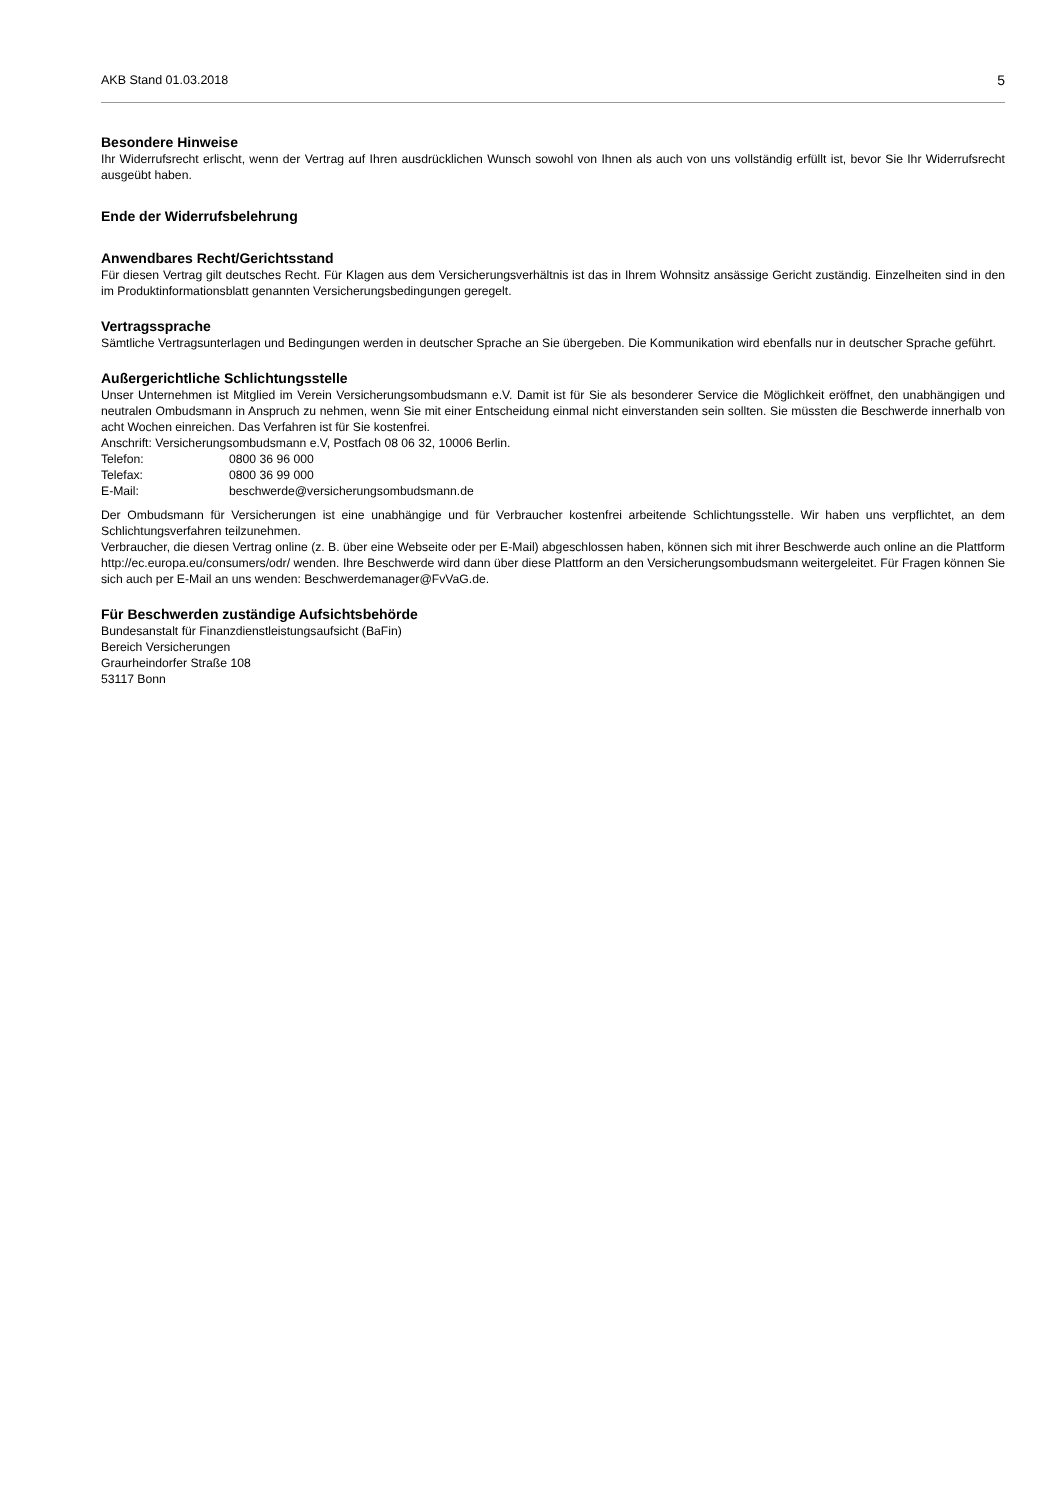AKB Stand 01.03.2018 5
Besondere Hinweise
Ihr Widerrufsrecht erlischt, wenn der Vertrag auf Ihren ausdrücklichen Wunsch sowohl von Ihnen als auch von uns vollständig erfüllt ist, bevor Sie Ihr Widerrufsrecht ausgeübt haben.
Ende der Widerrufsbelehrung
Anwendbares Recht/Gerichtsstand
Für diesen Vertrag gilt deutsches Recht. Für Klagen aus dem Versicherungsverhältnis ist das in Ihrem Wohnsitz ansässige Gericht zuständig. Einzelheiten sind in den im Produktinformationsblatt genannten Versicherungsbedingungen geregelt.
Vertragssprache
Sämtliche Vertragsunterlagen und Bedingungen werden in deutscher Sprache an Sie übergeben. Die Kommunikation wird ebenfalls nur in deutscher Sprache geführt.
Außergerichtliche Schlichtungsstelle
Unser Unternehmen ist Mitglied im Verein Versicherungsombudsmann e.V. Damit ist für Sie als besonderer Service die Möglichkeit eröffnet, den unabhängigen und neutralen Ombudsmann in Anspruch zu nehmen, wenn Sie mit einer Entscheidung einmal nicht einverstanden sein sollten. Sie müssten die Beschwerde innerhalb von acht Wochen einreichen. Das Verfahren ist für Sie kostenfrei.
Anschrift: Versicherungsombudsmann e.V, Postfach 08 06 32, 10006 Berlin.
Telefon: 0800 36 96 000
Telefax: 0800 36 99 000
E-Mail: beschwerde@versicherungsombudsmann.de
Der Ombudsmann für Versicherungen ist eine unabhängige und für Verbraucher kostenfrei arbeitende Schlichtungsstelle. Wir haben uns verpflichtet, an dem Schlichtungsverfahren teilzunehmen.
Verbraucher, die diesen Vertrag online (z. B. über eine Webseite oder per E-Mail) abgeschlossen haben, können sich mit ihrer Beschwerde auch online an die Plattform http://ec.europa.eu/consumers/odr/ wenden. Ihre Beschwerde wird dann über diese Plattform an den Versicherungsombudsmann weitergeleitet. Für Fragen können Sie sich auch per E-Mail an uns wenden: Beschwerdemanager@FvVaG.de.
Für Beschwerden zuständige Aufsichtsbehörde
Bundesanstalt für Finanzdienstleistungsaufsicht (BaFin)
Bereich Versicherungen
Graurheindorfer Straße 108
53117 Bonn